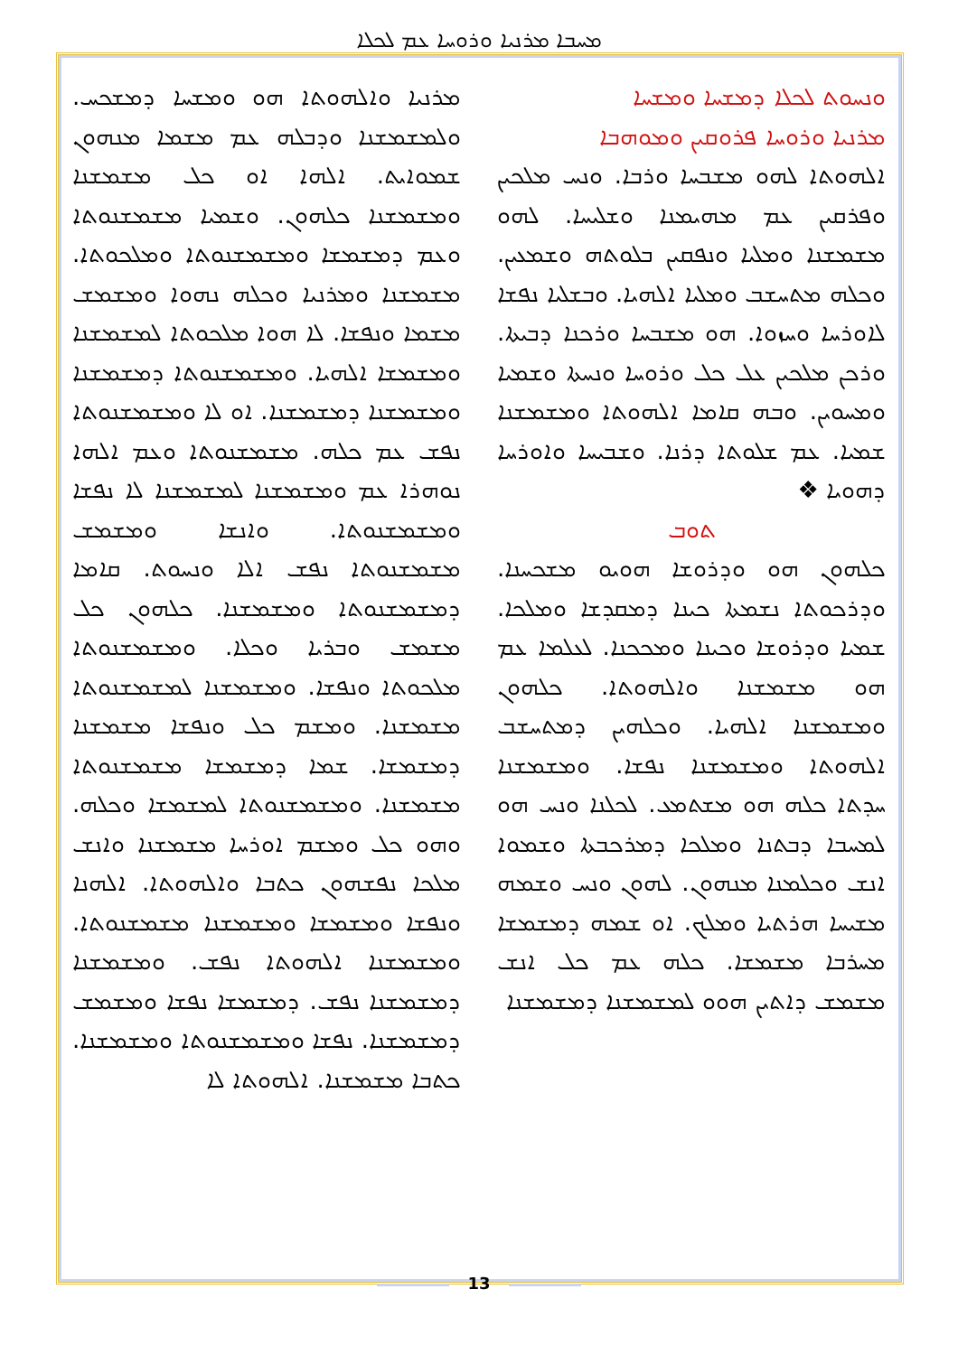ܡܚܒܐ ܡܪܢܝܐ ܘܪܘܚܐ ܥܡ ܠܟܠܐ
ܘܢܚܘܬ ܠܟܠܐ ܕܡܫܚܐ ܘܡܫܚܐ
ܡܪܢܝܐ ܘܪܘܚܐ ܦܪܘܩܝܢ ܘܡܘܗܒܐ
ܐܠܗܘܬܐ ܠܗܘ ܡܫܒܚܐ ܘܪܒܐ. ܘܢܚ ܡܠܟܝܢ ܘܦܪܩܝܢ ܥܡ ܡܗܝܡܢܐ ܘܫܠܝܚܐ. ܠܗܘ ܡܫܡܫܢܐ ܘܡܠܝܐ ܘܢܦܩܝܢ ܒܠܘܬܗ ܘܫܡܥܝܢ. ܘܟܠܗ ܡܬܚܫܒ ܘܡܠܝܐ ܐܠܗܝܐ. ܘܒܫܠܝܐ ܢܦܫܐ ܠܐܘܪܚܐ ܘܚܙܘܐ. ܗܘ ܡܫܒܚܐ ܘܪܟܢܐ ܕܒܝܬܐ. ܘܪܟܢ ܡܠܟܝܢ ܥܠ ܟܠ ܘܪܘܚܐ ܘܢܚܬܐ ܘܫܡܝܐ ܘܡܚܘܝܢ. ܘܒܗ ܩܐܡܐ ܐܠܗܘܬܐ ܘܡܫܡܫܢܐ ܫܡܝܐ. ܥܡ ܫܠܘܬܐ ܕܪܢܐ. ܘܫܒܝܚܐ ܘܐܘܪܚܐ ܕܗܘܝܐ ❖
ܬܘܒ
ܟܠܗܘܢ ܗܘ ܘܕܪܘܫܐ ܗܘܝܘ ܡܫܟܚܢܐ. ܘܕܪܟܘܬܐ ܢܫܡܬܐ ܟܝܢܐ ܕܡܩܕܫܐ ܘܡܠܟܐ. ܫܡܝܐ ܘܕܪܘܫܐ ܘܟܝܢܐ ܘܡܟܟܢܐ. ܠܥܠܡܐ ܥܡ ܗܘ ܡܫܡܫܢܐ ܘܐܠܗܘܬܐ. ܟܠܗܘܢ ܘܡܫܡܫܢܐ ܐܠܗܝܐ. ܘܟܠܗܝܢ ܕܡܬܚܫܒ ܐܠܗܘܬܐ ܘܡܫܡܫܢܐ ܢܦܫܐ. ܘܡܫܡܫܢܐ ܚܕܬܐ ܟܠܗ ܗܘ ܡܫܬܡܥ. ܠܟܠܢܐ ܘܢܚ ܗܘ ܠܡܚܒܐ ܕܒܬܢܐ ܘܡܠܟܐ ܕܡܪܟܒܬܐ ܘܫܡܘܐ ܐܢܫ ܘܟܠܡܢܐ ܡܢܗܘܢ. ܠܗܘܢ ܘܢܚ ܘܫܡܗ ܡܫܝܚܐ ܗܪܬܝܐ ܘܡܠܟ. ܐܘ ܫܡܗ ܕܡܫܡܫܐ ܡܚܪܒܐ ܡܫܡܫܐ. ܟܠܗ ܥܡ ܟܠ ܐܢܫ ܡܫܡܫ ܕܐܬܝܢ ܗܘܘ ܠܡܫܡܫܢܐ ܕܡܫܡܫܢܐ
ܡܪܢܝܐ ܘܐܠܗܘܬܐ ܗܘ ܘܡܫܚܐ ܕܡܫܟܚ. ܘܠܡܫܡܫܢܐ ܘܕܒܠܗ ܥܡ ܡܫܡܐ ܡܢܗܘܢ ܫܡܘܐܝܬ. ܐܠܗܐ ܐܘ ܟܠ ܡܫܡܫܢܐ ܘܡܫܡܫܢܐ ܟܠܗܘܢ. ܘܫܡܝܐ ܡܫܡܫܢܘܬܐ ܘܥܡ ܕܡܫܡܫܐ ܘܡܫܡܫܢܘܬܐ ܘܡܠܟܘܬܐ. ܡܫܡܫܢܐ ܘܡܪܢܝܐ ܘܟܠܗ ܢܗܘܐ ܘܡܫܡܫ ܡܫܡܐ ܘܢܦܫܐ. ܠܐ ܗܘܐ ܡܠܟܘܬܐ ܠܡܫܡܫܢܐ ܘܡܫܡܫܐ ܐܠܗܝܐ. ܘܡܫܡܫܢܘܬܐ ܕܡܫܡܫܢܐ ܘܡܫܡܫܢܐ ܕܡܫܡܫܢܐ. ܐܘ ܠܐ ܘܡܫܡܫܢܘܬܐ ܢܦܫ ܥܡ ܟܠܗ. ܡܫܡܫܢܘܬܐ ܘܥܡ ܐܠܗܐ ܢܘܗܪܐ ܥܡ ܘܡܫܡܫܢܐ ܠܡܫܡܫܢܐ ܠܐ ܢܦܫܐ ܘܡܫܡܫܢܘܬܐ. ܘܐܢܫܐ ܘܡܫܡܫ ܡܫܡܫܢܘܬܐ ܢܦܫ ܐܠܐ ܘܢܚܘܬ. ܩܐܡܐ ܕܡܫܡܫܢܘܬܐ ܘܡܫܡܫܢܐ. ܟܠܗܘܢ ܟܠ ܡܫܡܫ ܘܒܪܝܐ ܘܟܠܐ. ܘܡܫܡܫܢܘܬܐ ܡܠܟܘܬܐ ܘܢܦܫܐ. ܘܡܫܡܫܢܐ ܠܡܫܡܫܢܘܬܐ ܡܫܡܫܢܐ. ܘܡܫܡ ܟܠ ܘܢܦܫܐ ܡܫܡܫܢܐ ܕܡܫܡܫܐ. ܫܡܐ ܕܡܫܡܫܐ ܡܫܡܫܢܘܬܐ ܡܫܡܫܢܐ. ܘܡܫܡܫܢܘܬܐ ܠܡܫܡܫܐ ܘܟܠܗ. ܘܗܘ ܟܠ ܘܡܫܡ ܐܘܪܚܐ ܡܫܡܫܢܐ ܘܐܢܫ ܡܠܟܐ ܢܦܫܗܘܢ ܟܬܒܐ ܘܐܠܗܘܬܐ. ܐܠܗܢܐ ܘܢܦܫܐ ܘܡܫܡܫܐ ܘܡܫܡܫܢܐ ܡܫܡܫܢܘܬܐ. ܘܡܫܡܫܢܐ ܐܠܗܘܬܐ ܢܦܫ. ܘܡܫܡܫܢܐ ܕܡܫܡܫܢܐ ܢܦܫ. ܕܡܫܡܫܐ ܢܦܫܐ ܘܡܫܡܫ ܕܡܫܡܫܢܐ. ܢܦܫܐ ܘܡܫܡܫܢܘܬܐ ܘܡܫܡܫܢܐ. ܟܬܒܐ ܡܫܡܫܢܐ. ܐܠܗܘܬܐ ܠܐ
13